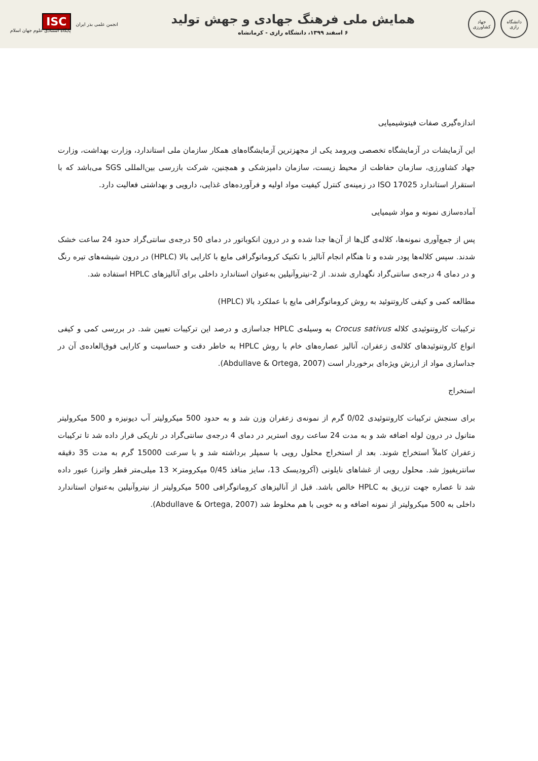دانشگاه رازی
جهاد کشاورزی
همایش ملی فرهنگ جهادی و جهش تولید
۶ اسفند ۱۳۹۹، دانشگاه رازی - کرمانشاه
انجمن علمی بذر ایران
ISC
پایگاه استنادی علوم جهان اسلام
اندازه‌گیری صفات فیتوشیمیایی
این آزمایشات در آزمایشگاه تخصصی ویرومد یکی از مجهزترین آزمایشگاه‌های همکار سازمان ملی استاندارد، وزارت بهداشت، وزارت جهاد کشاورزی، سازمان حفاظت از محیط زیست، سازمان دامپزشکی و همچنین، شرکت بازرسی بین‌المللی SGS می‌باشد که با استقرار استاندارد ISO 17025 در زمینه‌ی کنترل کیفیت مواد اولیه و فرآورده‌های غذایی، دارویی و بهداشتی فعالیت دارد.
آماده‌سازی نمونه و مواد شیمیایی
پس از جمع‌آوری نمونه‌ها، کلاله‌ی گل‌ها از آن‌ها جدا شده و در درون انکوباتور در دمای 50 درجه‌ی سانتی‌گراد حدود 24 ساعت خشک شدند. سپس کلاله‌ها پودر شده و تا هنگام انجام آنالیز با تکنیک کروماتوگرافی مایع با کارایی بالا (HPLC) در درون شیشه‌های تیره رنگ و در دمای 4 درجه‌ی سانتی‌گراد نگهداری شدند. از 2-نیتروآنیلین به‌عنوان استاندارد داخلی برای آنالیزهای HPLC استفاده شد.
مطالعه کمی و کیفی کاروتنوئید به روش کروماتوگرافی مایع با عملکرد بالا (HPLC)
ترکیبات کاروتنوئیدی کلاله Crocus sativus به وسیله‌ی HPLC جداسازی و درصد این ترکیبات تعیین شد. در بررسی کمی و کیفی انواع کاروتنوئیدهای کلاله‌ی زعفران، آنالیز عصاره‌های خام با روش HPLC به خاطر دقت و حساسیت و کارایی فوق‌العاده‌ی آن در جداسازی مواد از ارزش ویژه‌ای برخوردار است (Abdullave & Ortega, 2007).
استخراج
برای سنجش ترکیبات کاروتنوئیدی 0/02 گرم از نمونه‌ی زعفران وزن شد و به حدود 500 میکرولیتر آب دیونیزه و 500 میکرولیتر متانول در درون لوله اضافه شد و به مدت 24 ساعت روی استریر در دمای 4 درجه‌ی سانتی‌گراد در تاریکی قرار داده شد تا ترکیبات زعفران کاملاً استخراج شوند. بعد از استخراج محلول رویی با سمپلر برداشته شد و با سرعت 15000 گرم به مدت 35 دقیقه سانتریفیوژ شد. محلول رویی از غشاهای نایلونی (آکرودیسک 13، سایز منافذ 0/45 میکرومتر× 13 میلی‌متر قطر واترز) عبور داده شد تا عصاره جهت تزریق به HPLC خالص باشد. قبل از آنالیزهای کروماتوگرافی 500 میکرولیتر از نیتروآنیلین به‌عنوان استاندارد داخلی به 500 میکرولیتر از نمونه اضافه و به خوبی با هم مخلوط شد (Abdullave & Ortega, 2007).